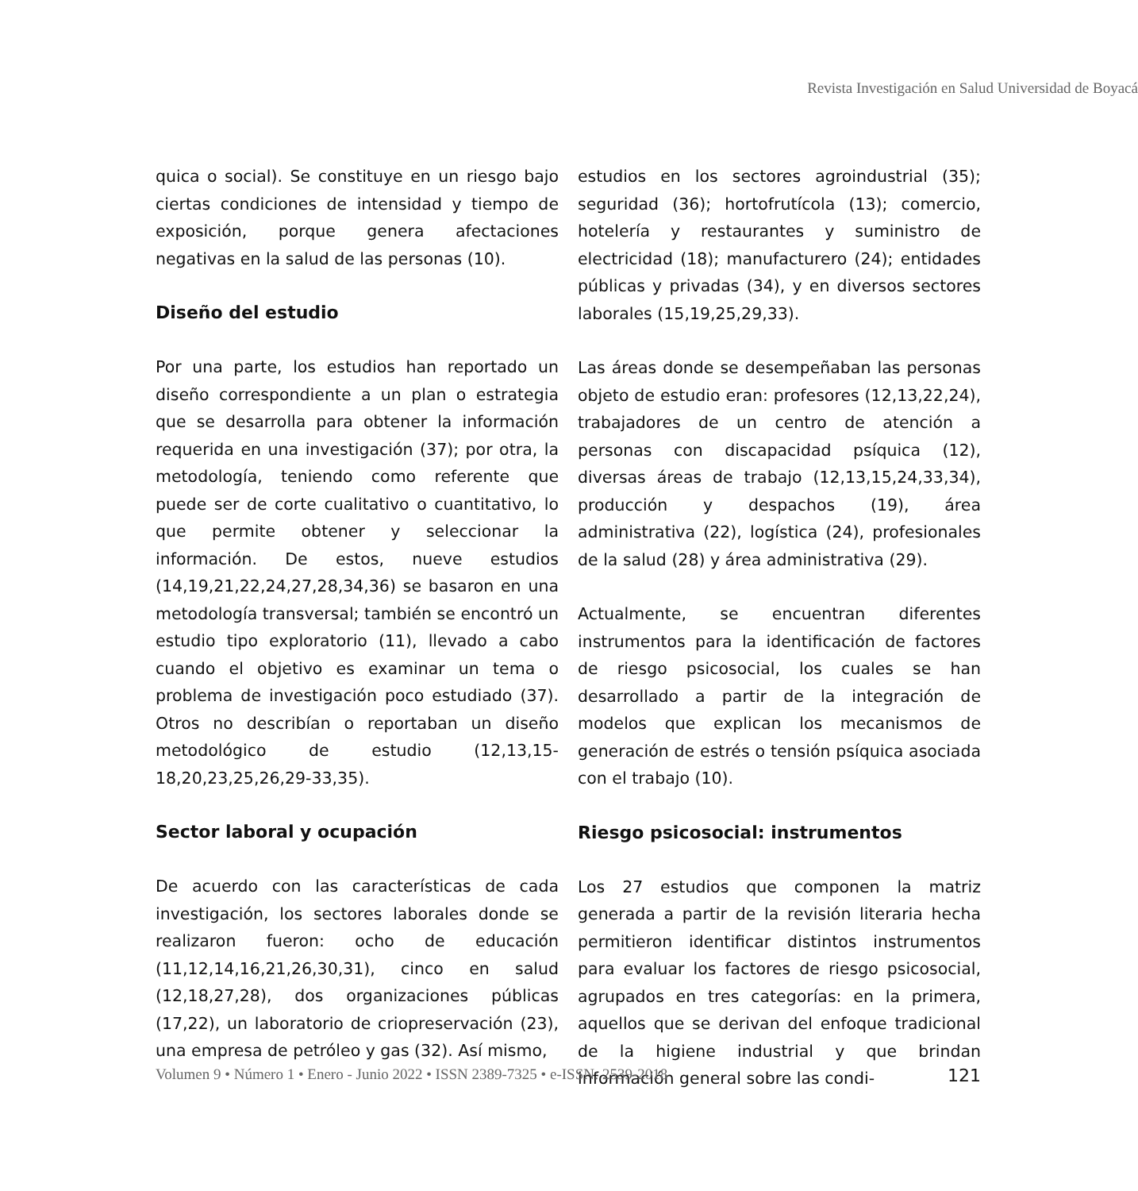Revista Investigación en Salud Universidad de Boyacá
quica o social). Se constituye en un riesgo bajo ciertas condiciones de intensidad y tiempo de exposición, porque genera afectaciones negativas en la salud de las personas (10).
Diseño del estudio
Por una parte, los estudios han reportado un diseño correspondiente a un plan o estrategia que se desarrolla para obtener la información requerida en una investigación (37); por otra, la metodología, teniendo como referente que puede ser de corte cualitativo o cuantitativo, lo que permite obtener y seleccionar la información. De estos, nueve estudios (14,19,21,22,24,27,28,34,36) se basaron en una metodología transversal; también se encontró un estudio tipo exploratorio (11), llevado a cabo cuando el objetivo es examinar un tema o problema de investigación poco estudiado (37). Otros no describían o reportaban un diseño metodológico de estudio (12,13,15-18,20,23,25,26,29-33,35).
Sector laboral y ocupación
De acuerdo con las características de cada investigación, los sectores laborales donde se realizaron fueron: ocho de educación (11,12,14,16,21,26,30,31), cinco en salud (12,18,27,28), dos organizaciones públicas (17,22), un laboratorio de criopreservación (23), una empresa de petróleo y gas (32). Así mismo,
estudios en los sectores agroindustrial (35); seguridad (36); hortofrutícola (13); comercio, hotelería y restaurantes y suministro de electricidad (18); manufacturero (24); entidades públicas y privadas (34), y en diversos sectores laborales (15,19,25,29,33).
Las áreas donde se desempeñaban las personas objeto de estudio eran: profesores (12,13,22,24), trabajadores de un centro de atención a personas con discapacidad psíquica (12), diversas áreas de trabajo (12,13,15,24,33,34), producción y despachos (19), área administrativa (22), logística (24), profesionales de la salud (28) y área administrativa (29).
Actualmente, se encuentran diferentes instrumentos para la identificación de factores de riesgo psicosocial, los cuales se han desarrollado a partir de la integración de modelos que explican los mecanismos de generación de estrés o tensión psíquica asociada con el trabajo (10).
Riesgo psicosocial: instrumentos
Los 27 estudios que componen la matriz generada a partir de la revisión literaria hecha permitieron identificar distintos instrumentos para evaluar los factores de riesgo psicosocial, agrupados en tres categorías: en la primera, aquellos que se derivan del enfoque tradicional de la higiene industrial y que brindan información general sobre las condi-
Volumen 9 • Número 1 • Enero - Junio 2022 • ISSN 2389-7325 • e-ISSN: 2539-2018 121